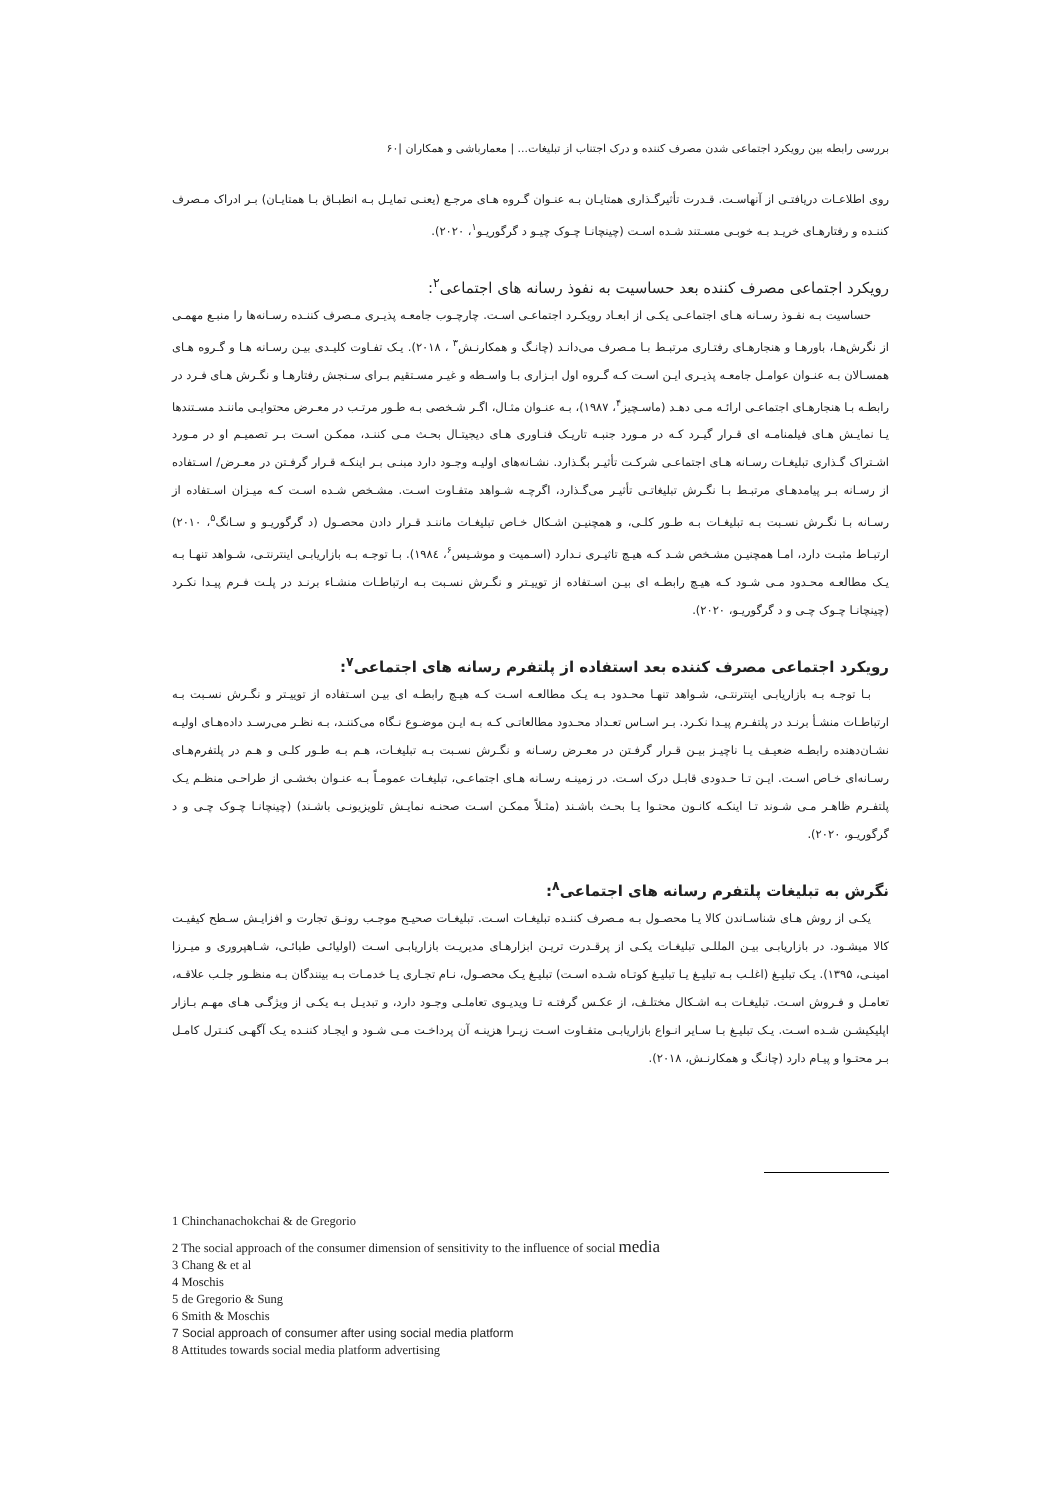بررسی رابطه بین رویکرد اجتماعی شدن مصرف کننده و درک اجتناب از تبلیغات... | معمارباشی و همکاران |۶۰
روی اطلاعـات دریافتـی از آنهاسـت. قـدرت تأثیرگـذاری همتایـان بـه عنـوان گـروه هـای مرجـع (یعنـی تمایـل بـه انطبـاق بـا همتایـان) بـر ادراک مـصرف کننـده و رفتارهـای خریـد بـه خوبـی مسـتند شـده اسـت (چینچانـا چـوک چیـو د گرگوریـو<sup>۱</sup>، ۲۰۲۰).
رویکرد اجتماعی مصرف کننده بعد حساسیت به نفوذ رسانه های اجتماعی<sup>۲</sup>:
حساسیت بـه نفـوذ رسـانه هـای اجتماعـی یکـی از ابعـاد رویکـرد اجتماعـی اسـت. چارچـوب جامعـه پذیـری مـصرف کننـده رسـانه‌ها را منبـع مهمـی از نگرش‌هـا، باورهـا و هنجارهـای رفتـاری مرتبـط بـا مـصرف می‌دانـد (چانـگ و همکارنـش<sup>۳</sup> ، ۲۰۱۸). یـک تفـاوت کلیـدی بیـن رسـانه هـا و گـروه هـای همسـالان بـه عنـوان عوامـل جامعـه پذیـری ایـن اسـت کـه گـروه اول ابـزاری بـا واسـطه و غیـر مسـتقیم بـرای سـنجش رفتارهـا و نگـرش هـای فـرد در رابطـه بـا هنجارهـای اجتماعـی ارائـه مـی دهـد (ماسـچیز<sup>۴</sup>، ۱۹۸۷)، بـه عنـوان مثـال، اگـر شـخصی بـه طـور مرتـب در معـرض محتوایـی ماننـد مسـتندها یـا نمایـش هـای فیلمنامـه ای قـرار گیـرد کـه در مـورد جنبـه تاریـک فنـاوری هـای دیجیتـال بحـث مـی کننـد، ممکـن اسـت بـر تصمیـم او در مـورد اشـتراک گـذاری تبلیغـات رسـانه هـای اجتماعـی شرکـت تأثیـر بگـذارد. نشـانه‌های اولیـه وجـود دارد مبنـی بـر اینکـه قـرار گرفـتن در معـرض/ اسـتفاده از رسـانه بـر پیامدهـای مرتبـط بـا نگـرش تبلیغاتـی تأثیـر می‌گـذارد، اگرچـه شـواهد متفـاوت اسـت. مشـخص شـده اسـت کـه میـزان اسـتفاده از رسـانه بـا نگـرش نسـبت بـه تبلیغـات بـه طـور کلـی، و همچنیـن اشـکال خـاص تبلیغـات ماننـد قـرار دادن محصـول (د گرگوریـو و سـانگ<sup>۵</sup>، ۲۰۱۰) ارتبـاط مثبـت دارد، امـا همچنیـن مشـخص شـد کـه هیـچ تاثیـری نـدارد (اسـمیت و موشـیس<sup>۶</sup>، ۱۹۸٤). بـا توجـه بـه بازاریابـی اینترنتـی، شـواهد تنهـا بـه یـک مطالعـه محـدود مـی شـود کـه هیـچ رابطـه ای بیـن اسـتفاده از توییـتر و نگـرش نسـبت بـه ارتباطـات منشـاء برنـد در پلـت فـرم پیـدا نکـرد (چینچانـا چـوک چـی و د گرگوریـو، ۲۰۲۰).
رویکرد اجتماعی مصرف کننده بعد استفاده از پلتفرم رسانه های اجتماعی<sup>۷</sup>:
بـا توجـه بـه بازاریابـی اینترنتـی، شـواهد تنهـا محـدود بـه یـک مطالعـه اسـت کـه هیـچ رابطـه ای بیـن اسـتفاده از توییـتر و نگـرش نسـبت بـه ارتباطـات منشـأ برنـد در پلتفـرم پیـدا نکـرد. بـر اسـاس تعـداد محـدود مطالعاتـی کـه بـه ایـن موضـوع نـگاه می‌کننـد، بـه نظـر می‌رسـد داده‌هـای اولیـه نشـان‌دهنده رابطـه ضعیـف یـا ناچیـز بیـن قـرار گرفـتن در معـرض رسـانه و نگـرش نسـبت بـه تبلیغـات، هـم بـه طـور کلـی و هـم در پلتفرم‌هـای رسـانه‌ای خـاص اسـت. ایـن تـا حـدودی قابـل درک اسـت. در زمینـه رسـانه هـای اجتماعـی، تبلیغـات عمومـاً بـه عنـوان بخشـی از طراحـی منظـم یـک پلتفـرم ظاهـر مـی شـوند تـا اینکـه کانـون محتـوا یـا بحـث باشـند (مثـلاً ممکـن اسـت صحنـه نمایـش تلویزیونـی باشـند) (چینچانـا چـوک چـی و د گرگوریـو، ۲۰۲۰).
نگرش به تبلیغات پلتفرم رسانه های اجتماعی<sup>۸</sup>:
یکـی از روش هـای شناسـاندن کالا یـا محصـول بـه مـصرف کننـده تبلیغـات اسـت. تبلیغـات صحیـح موجـب رونـق تجارت و افزایـش سـطح کیفیـت کالا میشـود. در بازاریابـی بیـن المللـی تبلیغـات یکـی از پرقـدرت تریـن ابزارهـای مدیریـت بازاریابـی اسـت (اولیائـی طبائـی، شـاهپروری و میـرزا امینـی، ۱۳۹۵). یـک تبلیـغ (اغلـب بـه تبلیـغ یـا تبلیـغ کوتـاه شـده اسـت) تبلیـغ یـک محصـول، نـام تجـاری یـا خدمـات بـه بینندگان بـه منظـور جلـب علاقـه، تعامـل و فـروش اسـت. تبلیغـات بـه اشـکال مختلـف، از عکـس گرفتـه تـا ویدیـوی تعاملـی وجـود دارد، و تبدیـل بـه یکـی از ویژگـی هـای مهـم بـازار اپلیکیشـن شـده اسـت. یـک تبلیـغ بـا سـایر انـواع بازاریابـی متفـاوت اسـت زیـرا هزینـه آن پرداخـت مـی شـود و ایجـاد کننـده یـک آگهـی کنـترل کامـل بـر محتـوا و پیـام دارد (چانـگ و همکارنـش، ۲۰۱۸).
1 Chinchanachokchai & de Gregorio
2 The social approach of the consumer dimension of sensitivity to the influence of social media
3 Chang & et al
4 Moschis
5 de Gregorio & Sung
6 Smith & Moschis
7 Social approach of consumer after using social media platform
8 Attitudes towards social media platform advertising